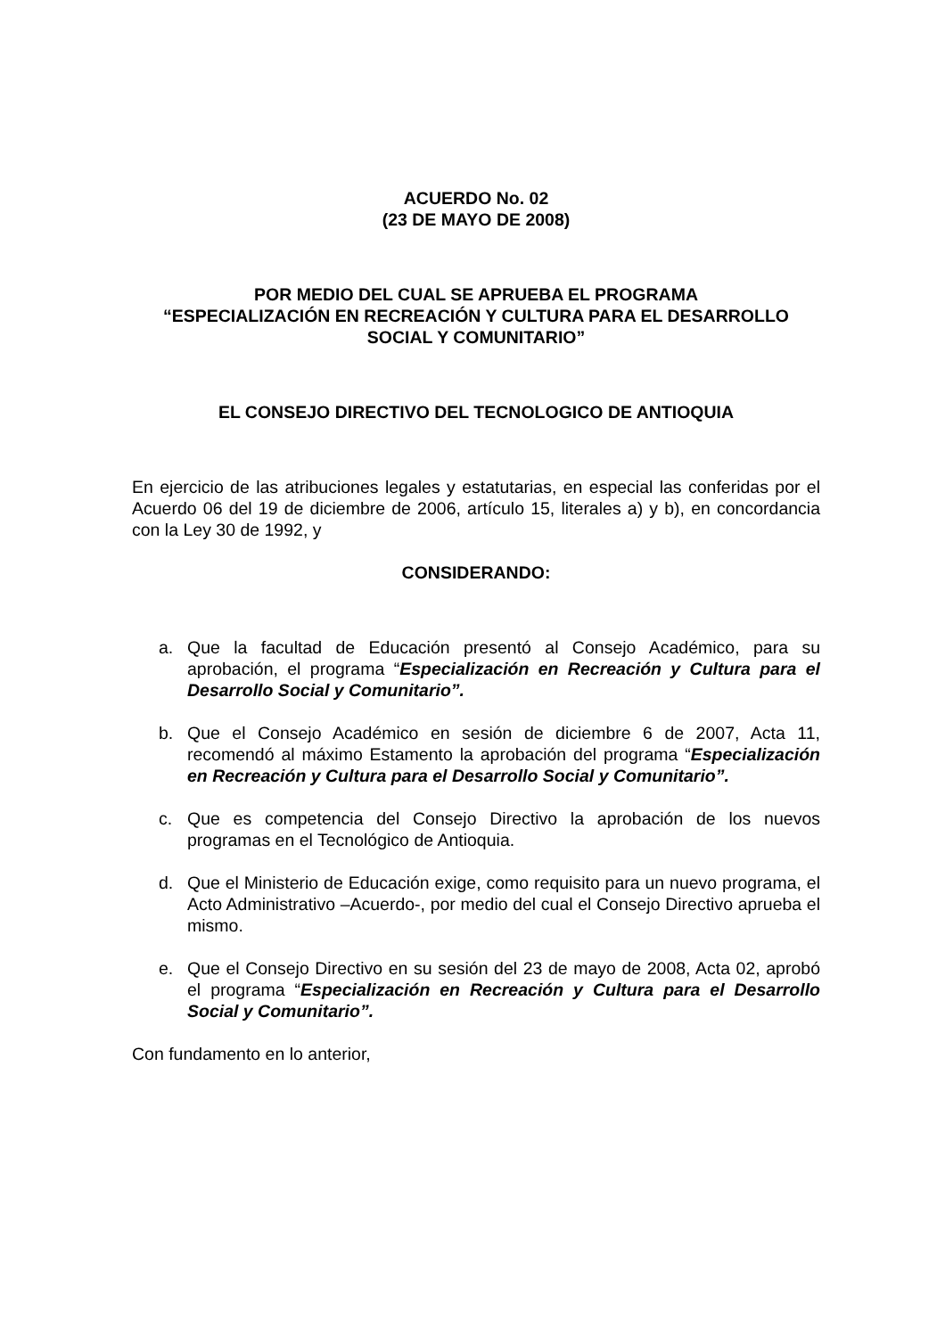ACUERDO No. 02
(23 DE MAYO DE 2008)
POR MEDIO DEL CUAL SE APRUEBA EL PROGRAMA
“ESPECIALIZACIÓN EN RECREACIÓN Y CULTURA PARA EL DESARROLLO SOCIAL Y COMUNITARIO”
EL CONSEJO DIRECTIVO DEL TECNOLOGICO DE ANTIOQUIA
En ejercicio de las atribuciones legales y estatutarias, en especial las conferidas por el Acuerdo 06 del 19 de diciembre de 2006, artículo 15, literales a) y b), en concordancia con la Ley 30 de 1992, y
CONSIDERANDO:
a. Que la facultad de Educación presentó al Consejo Académico, para su aprobación, el programa “Especialización en Recreación y Cultura para el Desarrollo Social y Comunitario”.
b. Que el Consejo Académico en sesión de diciembre 6 de 2007, Acta 11, recomendó al máximo Estamento la aprobación del programa “Especialización en Recreación y Cultura para el Desarrollo Social y Comunitario”.
c. Que es competencia del Consejo Directivo la aprobación de los nuevos programas en el Tecnológico de Antioquia.
d. Que el Ministerio de Educación exige, como requisito para un nuevo programa, el Acto Administrativo –Acuerdo-, por medio del cual el Consejo Directivo aprueba el mismo.
e. Que el Consejo Directivo en su sesión del 23 de mayo de 2008, Acta 02, aprobó el programa “Especialización en Recreación y Cultura para el Desarrollo Social y Comunitario”.
Con fundamento en lo anterior,